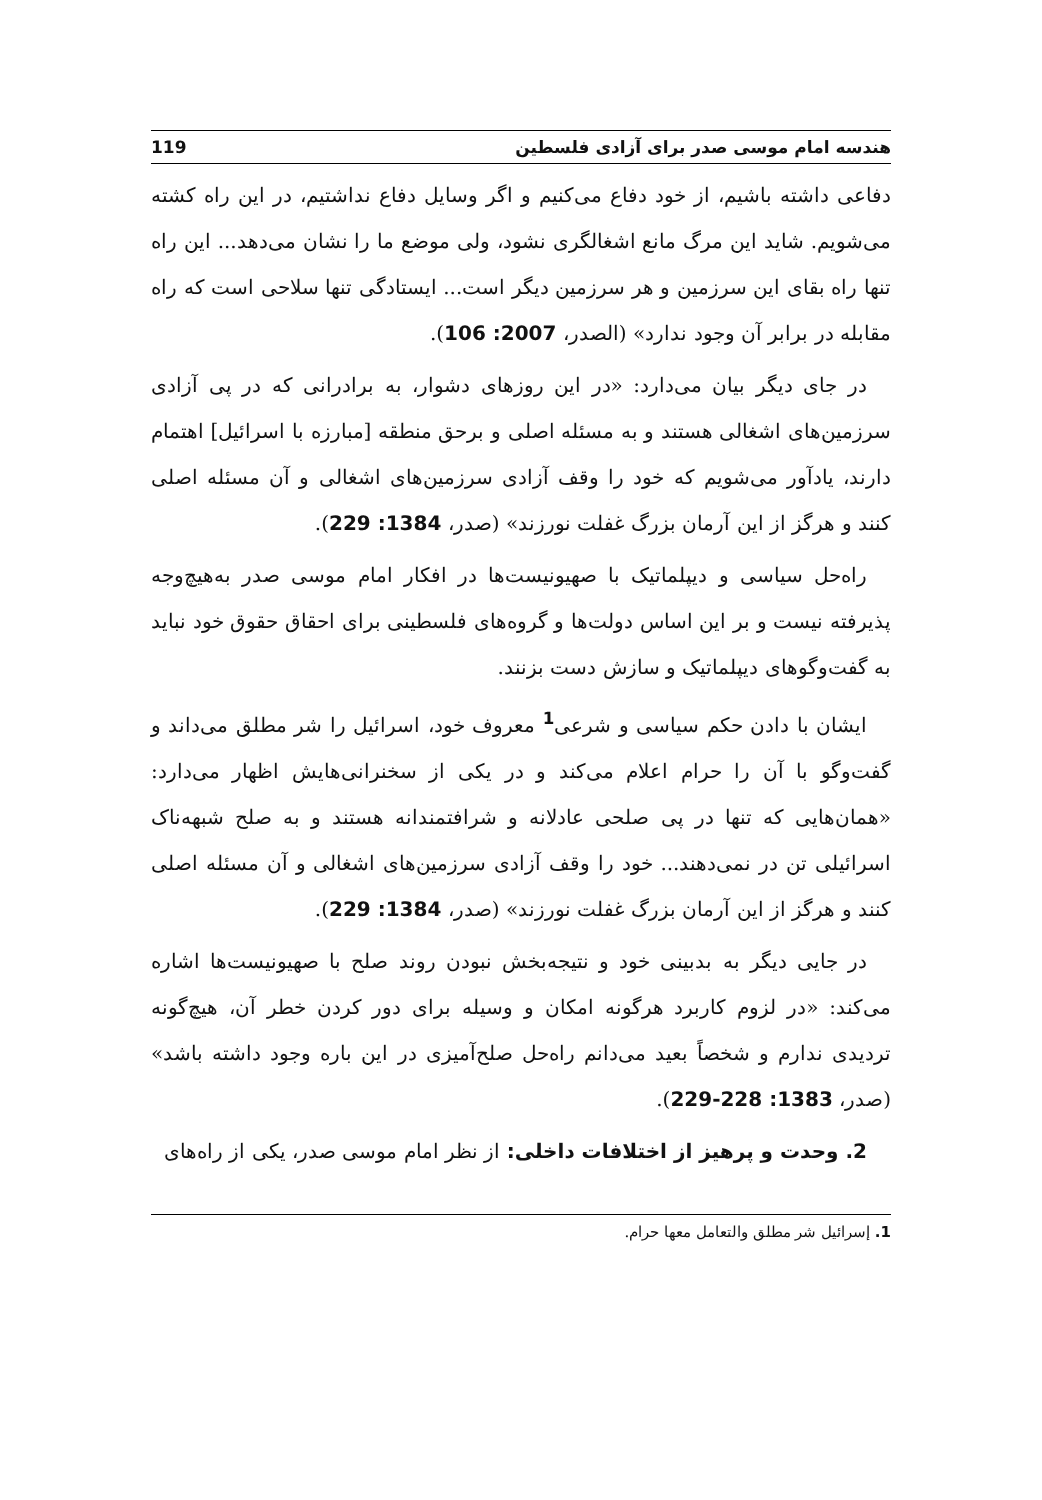هندسه امام موسی صدر برای آزادی فلسطین 119
دفاعی داشته باشیم، از خود دفاع می‌کنیم و اگر وسایل دفاع نداشتیم، در این راه کشته می‌شویم. شاید این مرگ مانع اشغالگری نشود، ولی موضع ما را نشان می‌دهد... این راه تنها راه بقای این سرزمین و هر سرزمین دیگر است... ایستادگی تنها سلاحی است که راه مقابله در برابر آن وجود ندارد» (الصدر، 2007: 106).
در جای دیگر بیان می‌دارد: «در این روزهای دشوار، به برادرانی که در پی آزادی سرزمین‌های اشغالی هستند و به مسئله اصلی و برحق منطقه [مبارزه با اسرائیل] اهتمام دارند، یادآور می‌شویم که خود را وقف آزادی سرزمین‌های اشغالی و آن مسئله اصلی کنند و هرگز از این آرمان بزرگ غفلت نورزند» (صدر، 1384: 229).
راه‌حل سیاسی و دیپلماتیک با صهیونیست‌ها در افکار امام موسی صدر به‌هیچ‌وجه پذیرفته نیست و بر این اساس دولت‌ها و گروه‌های فلسطینی برای احقاق حقوق خود نباید به گفت‌وگوهای دیپلماتیک و سازش دست بزنند.
ایشان با دادن حکم سیاسی و شرعی<sup>1</sup> معروف خود، اسرائیل را شر مطلق می‌داند و گفت‌وگو با آن را حرام اعلام می‌کند و در یکی از سخنرانی‌هایش اظهار می‌دارد: «همان‌هایی که تنها در پی صلحی عادلانه و شرافتمندانه هستند و به صلح شبهه‌ناک اسرائیلی تن در نمی‌دهند... خود را وقف آزادی سرزمین‌های اشغالی و آن مسئله اصلی کنند و هرگز از این آرمان بزرگ غفلت نورزند» (صدر، 1384: 229).
در جایی دیگر به بدبینی خود و نتیجه‌بخش نبودن روند صلح با صهیونیست‌ها اشاره می‌کند: «در لزوم کاربرد هرگونه امکان و وسیله برای دور کردن خطر آن، هیچ‌گونه تردیدی ندارم و شخصاً بعید می‌دانم راه‌حل صلح‌آمیزی در این باره وجود داشته باشد» (صدر، 1383: 228-229).
2. وحدت و پرهیز از اختلافات داخلی: از نظر امام موسی صدر، یکی از راه‌های
1. إسرائيل شر مطلق والتعامل معها حرام.